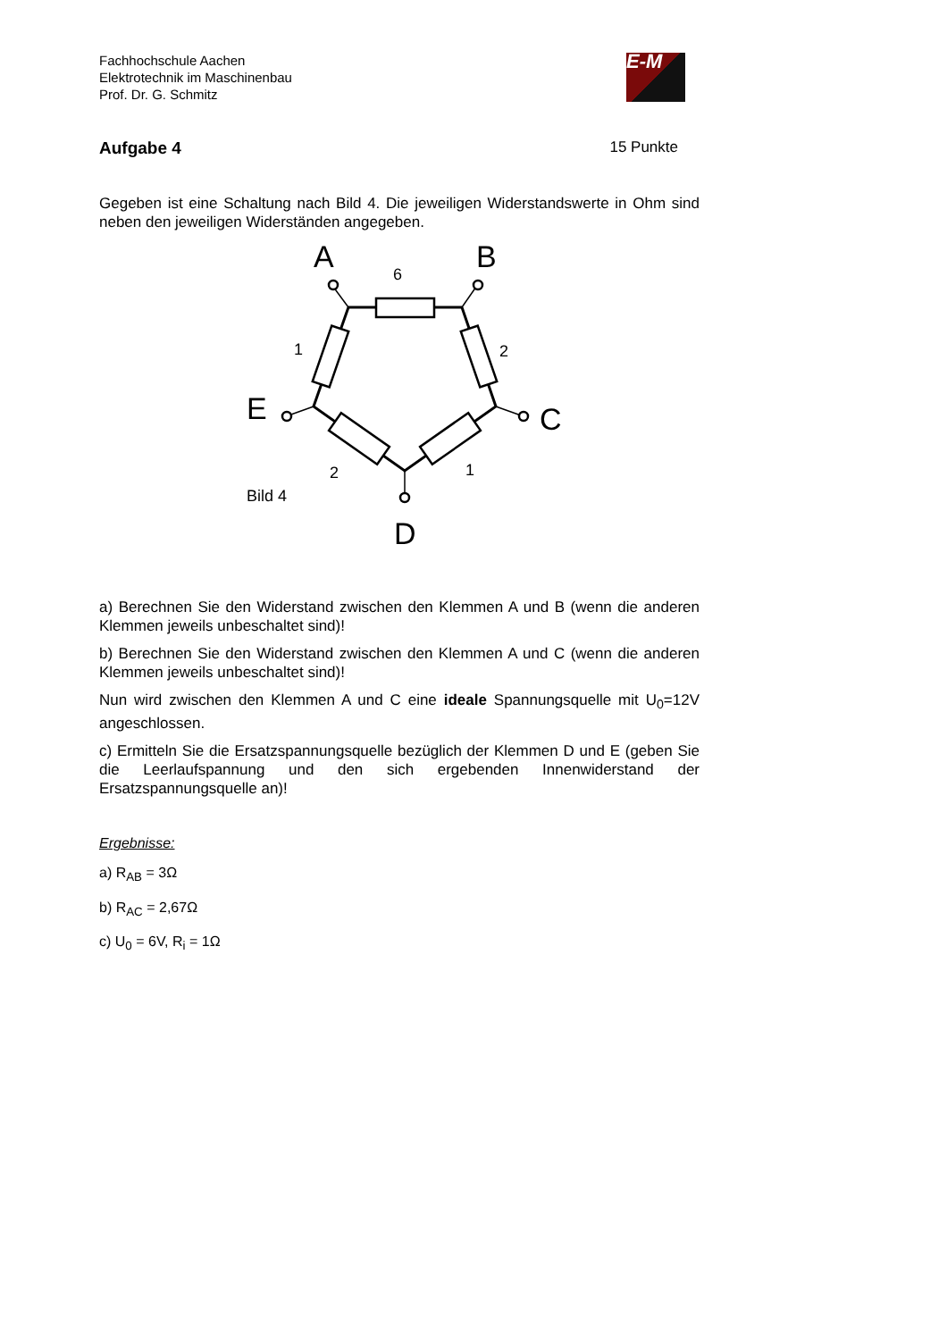Fachhochschule Aachen
Elektrotechnik im Maschinenbau
Prof. Dr. G. Schmitz
E-M
Aufgabe 4 15 Punkte
Gegeben ist eine Schaltung nach Bild 4. Die jeweiligen Widerstandswerte in Ohm sind neben den jeweiligen Widerständen angegeben.
6
1
2
2
1
Bild 4
A
B
E
C
D
a) Berechnen Sie den Widerstand zwischen den Klemmen A und B (wenn die anderen Klemmen jeweils unbeschaltet sind)!
b) Berechnen Sie den Widerstand zwischen den Klemmen A und C (wenn die anderen Klemmen jeweils unbeschaltet sind)!
Nun wird zwischen den Klemmen A und C eine ideale Spannungsquelle mit U<sub>0</sub>=12V angeschlossen.
c) Ermitteln Sie die Ersatzspannungsquelle bezüglich der Klemmen D und E (geben Sie die Leerlaufspannung und den sich ergebenden Innenwiderstand der Ersatzspannungsquelle an)!
Ergebnisse:
a) R<sub>AB</sub> = 3Ω
b) R<sub>AC</sub> = 2,67Ω
c) U<sub>0</sub> = 6V, R<sub>i</sub> = 1Ω